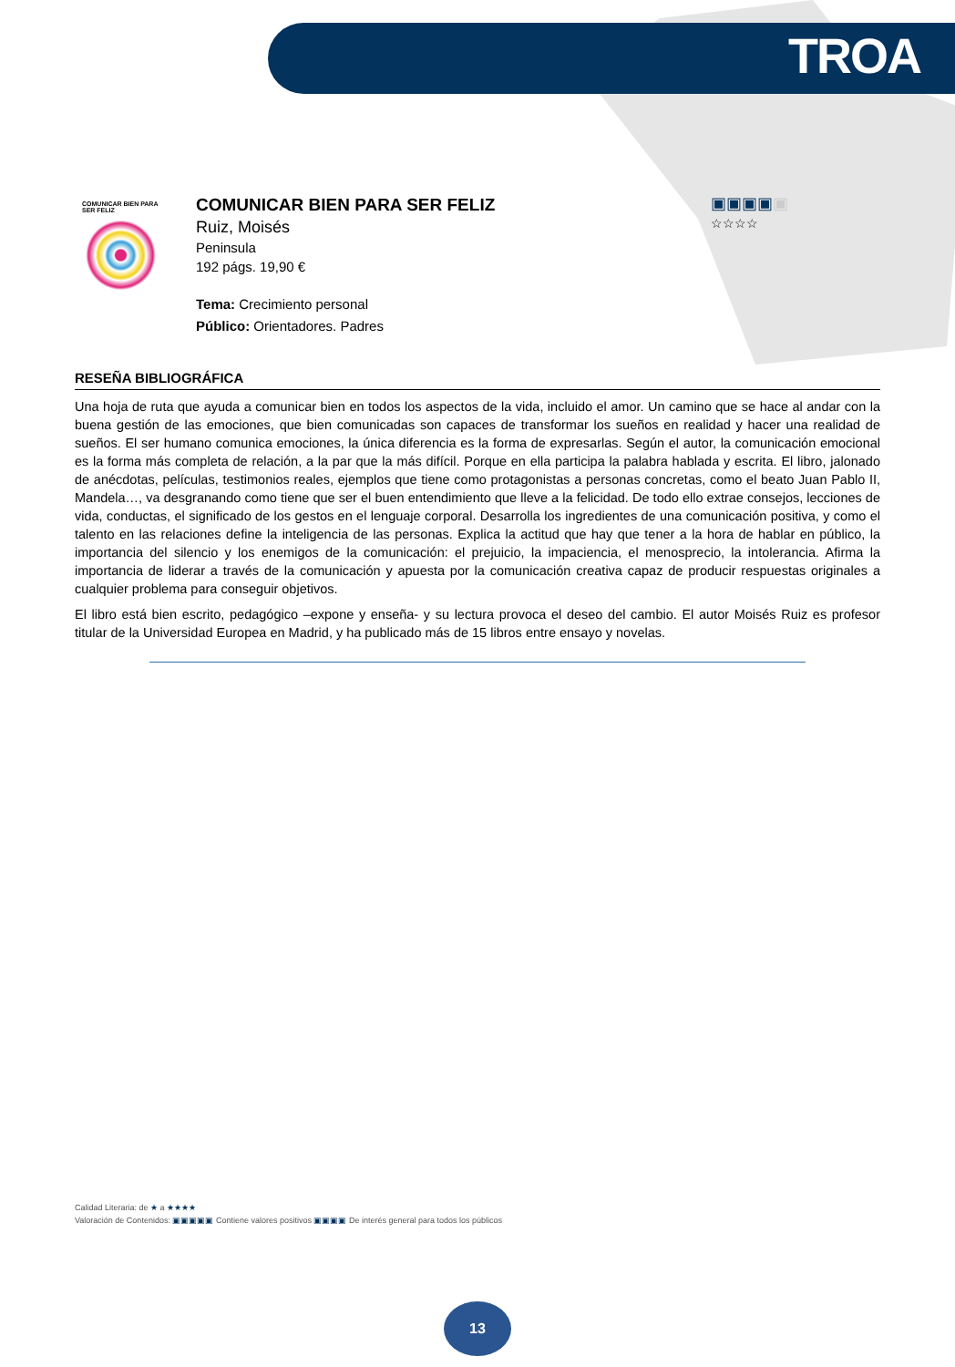TROA
COMUNICAR BIEN PARA SER FELIZ
COMUNICAR BIEN PARA SER FELIZ
Ruiz, Moisés
Peninsula
192 págs. 19,90 €
Tema: Crecimiento personal
Público: Orientadores. Padres
▣▣▣▣▣
☆☆☆☆
RESEÑA BIBLIOGRÁFICA
Una hoja de ruta que ayuda a comunicar bien en todos los aspectos de la vida, incluido el amor. Un camino que se hace al andar con la buena gestión de las emociones, que bien comunicadas son capaces de transformar los sueños en realidad y hacer una realidad de sueños. El ser humano comunica emociones, la única diferencia es la forma de expresarlas. Según el autor, la comunicación emocional es la forma más completa de relación, a la par que la más difícil. Porque en ella participa la palabra hablada y escrita. El libro, jalonado de anécdotas, películas, testimonios reales, ejemplos que tiene como protagonistas a personas concretas, como el beato Juan Pablo II, Mandela…, va desgranando como tiene que ser el buen entendimiento que lleve a la felicidad. De todo ello extrae consejos, lecciones de vida, conductas, el significado de los gestos en el lenguaje corporal. Desarrolla los ingredientes de una comunicación positiva, y como el talento en las relaciones define la inteligencia de las personas. Explica la actitud que hay que tener a la hora de hablar en público, la importancia del silencio y los enemigos de la comunicación: el prejuicio, la impaciencia, el menosprecio, la intolerancia. Afirma la importancia de liderar a través de la comunicación y apuesta por la comunicación creativa capaz de producir respuestas originales a cualquier problema para conseguir objetivos.
El libro está bien escrito, pedagógico –expone y enseña- y su lectura provoca el deseo del cambio. El autor Moisés Ruiz es profesor titular de la Universidad Europea en Madrid, y ha publicado más de 15 libros entre ensayo y novelas.
Calidad Literaria: de ★ a ★★★★
Valoración de Contenidos: ▣▣▣▣▣ Contiene valores positivos ▣▣▣▣ De interés general para todos los públicos
13